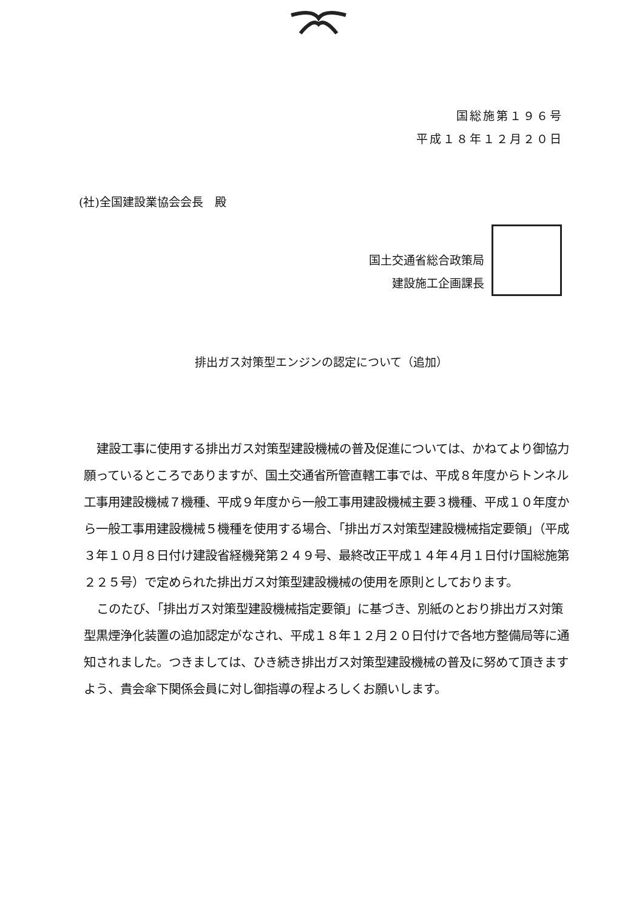国総施第１９６号
平成１８年１２月２０日
(社)全国建設業協会会長　殿
国土交通省総合政策局
建設施工企画課長
排出ガス対策型エンジンの認定について（追加）
建設工事に使用する排出ガス対策型建設機械の普及促進については、かねてより御協力願っているところでありますが、国土交通省所管直轄工事では、平成８年度からトンネル工事用建設機械７機種、平成９年度から一般工事用建設機械主要３機種、平成１０年度から一般工事用建設機械５機種を使用する場合、「排出ガス対策型建設機械指定要領」（平成３年１０月８日付け建設省経機発第２４９号、最終改正平成１４年４月１日付け国総施第２２５号）で定められた排出ガス対策型建設機械の使用を原則としております。
このたび、「排出ガス対策型建設機械指定要領」に基づき、別紙のとおり排出ガス対策型黒煙浄化装置の追加認定がなされ、平成１８年１２月２０日付けで各地方整備局等に通知されました。つきましては、ひき続き排出ガス対策型建設機械の普及に努めて頂きますよう、貴会傘下関係会員に対し御指導の程よろしくお願いします。